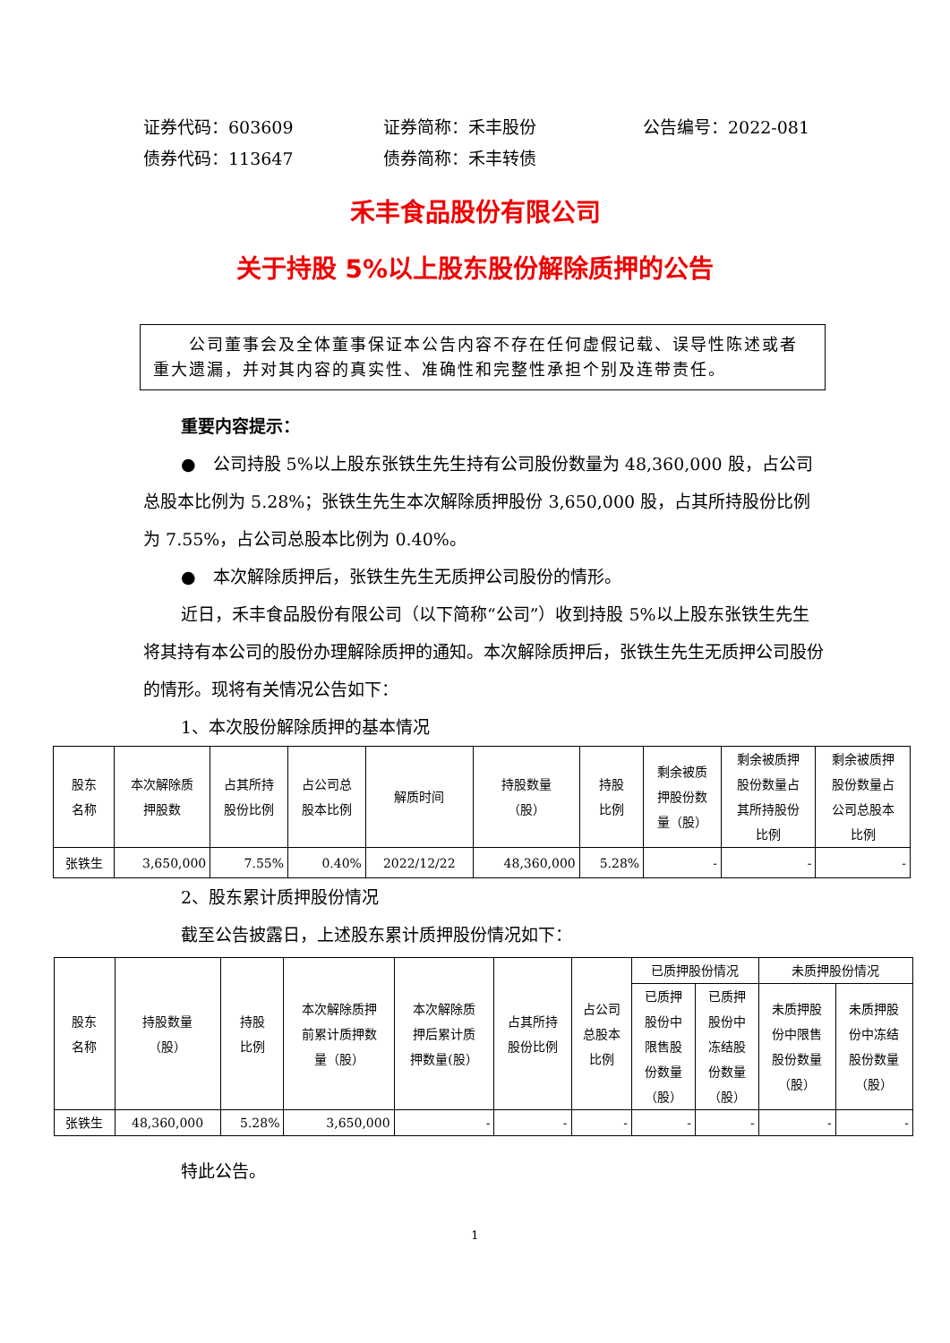证券代码：603609 证券简称：禾丰股份 公告编号：2022-081
债券代码：113647 债券简称：禾丰转债
禾丰食品股份有限公司
关于持股 5%以上股东股份解除质押的公告
　　公司董事会及全体董事保证本公告内容不存在任何虚假记载、误导性陈述或者重大遗漏，并对其内容的真实性、准确性和完整性承担个别及连带责任。
重要内容提示：
●　公司持股 5%以上股东张铁生先生持有公司股份数量为 48,360,000 股，占公司总股本比例为 5.28%；张铁生先生本次解除质押股份 3,650,000 股，占其所持股份比例为 7.55%，占公司总股本比例为 0.40%。
●　本次解除质押后，张铁生先生无质押公司股份的情形。
近日，禾丰食品股份有限公司（以下简称“公司”）收到持股 5%以上股东张铁生先生将其持有本公司的股份办理解除质押的通知。本次解除质押后，张铁生先生无质押公司股份的情形。现将有关情况公告如下：
1、本次股份解除质押的基本情况
| 股东 名称 | 本次解除质 押股数 | 占其所持 股份比例 | 占公司总 股本比例 | 解质时间 | 持股数量 （股） | 持股 比例 | 剩余被质 押股份数 量（股） | 剩余被质押 股份数量占 其所持股份 比例 | 剩余被质押 股份数量占 公司总股本 比例 |
| --- | --- | --- | --- | --- | --- | --- | --- | --- | --- |
| 张铁生 | 3,650,000 | 7.55% | 0.40% | 2022/12/22 | 48,360,000 | 5.28% | - | - | - |
2、股东累计质押股份情况
截至公告披露日，上述股东累计质押股份情况如下：
| 股东 名称 | 持股数量 （股） | 持股 比例 | 本次解除质押 前累计质押数 量（股） | 本次解除质 押后累计质 押数量(股） | 占其所持 股份比例 | 占公司 总股本 比例 | 已质押股份情况 | | 未质押股份情况 | |
| --- | --- | --- | --- | --- | --- | --- | --- | --- | --- | --- |
| | | | | | | | 已质押 股份中 限售股 份数量 （股） | 已质押 股份中 冻结股 份数量 （股） | 未质押股 份中限售 股份数量 （股） | 未质押股 份中冻结 股份数量 （股） |
| 张铁生 | 48,360,000 | 5.28% | 3,650,000 | - | - | - | - | - | - | - |
特此公告。
1